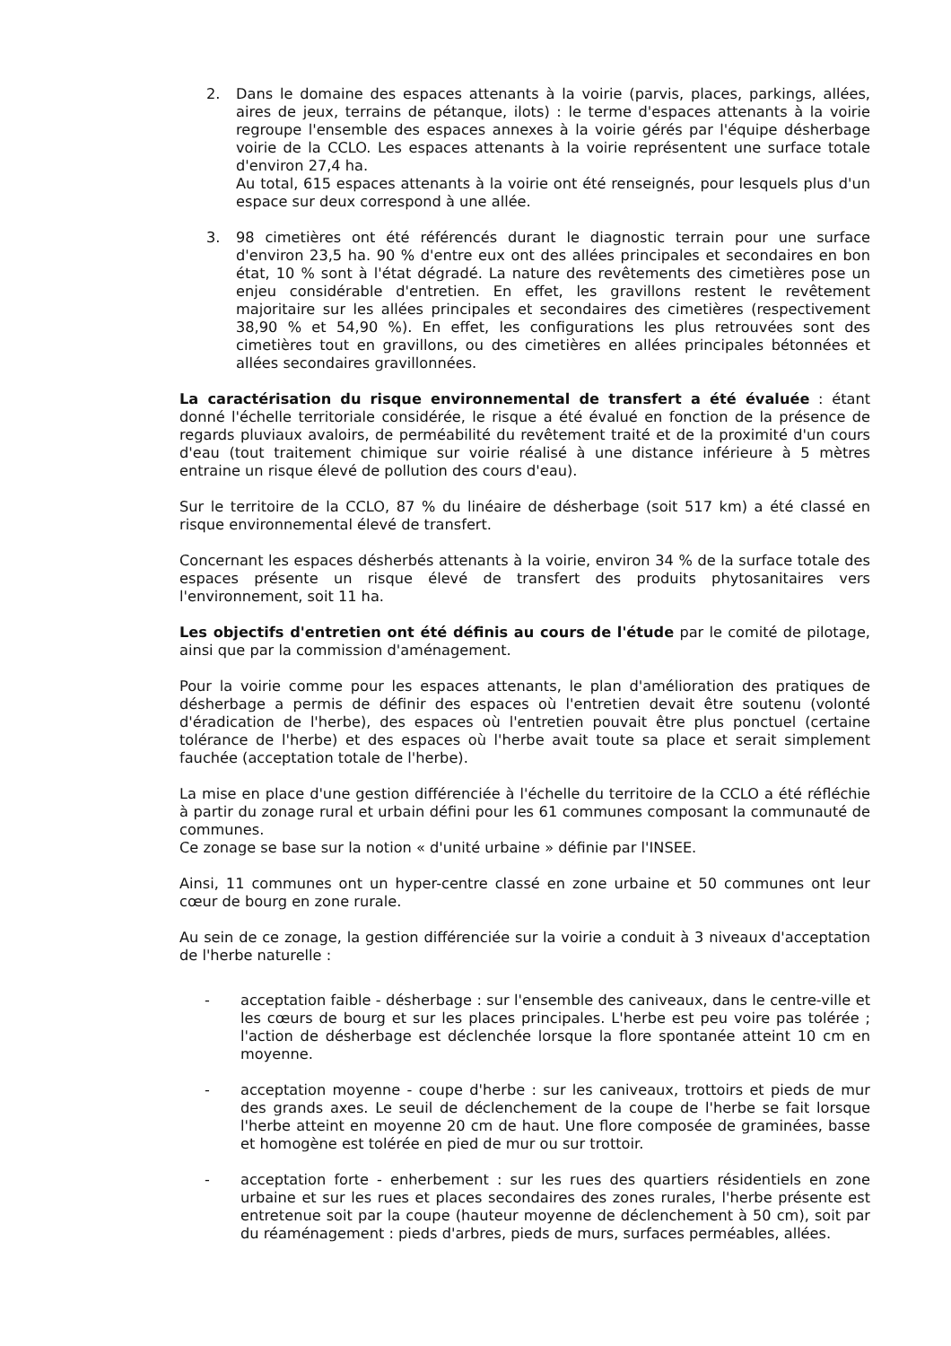2. Dans le domaine des espaces attenants à la voirie (parvis, places, parkings, allées, aires de jeux, terrains de pétanque, ilots) : le terme d'espaces attenants à la voirie regroupe l'ensemble des espaces annexes à la voirie gérés par l'équipe désherbage voirie de la CCLO. Les espaces attenants à la voirie représentent une surface totale d'environ 27,4 ha.
Au total, 615 espaces attenants à la voirie ont été renseignés, pour lesquels plus d'un espace sur deux correspond à une allée.
3. 98 cimetières ont été référencés durant le diagnostic terrain pour une surface d'environ 23,5 ha. 90 % d'entre eux ont des allées principales et secondaires en bon état, 10 % sont à l'état dégradé. La nature des revêtements des cimetières pose un enjeu considérable d'entretien. En effet, les gravillons restent le revêtement majoritaire sur les allées principales et secondaires des cimetières (respectivement 38,90 % et 54,90 %). En effet, les configurations les plus retrouvées sont des cimetières tout en gravillons, ou des cimetières en allées principales bétonnées et allées secondaires gravillonnées.
La caractérisation du risque environnemental de transfert a été évaluée : étant donné l'échelle territoriale considérée, le risque a été évalué en fonction de la présence de regards pluviaux avaloirs, de perméabilité du revêtement traité et de la proximité d'un cours d'eau (tout traitement chimique sur voirie réalisé à une distance inférieure à 5 mètres entraine un risque élevé de pollution des cours d'eau).
Sur le territoire de la CCLO, 87 % du linéaire de désherbage (soit 517 km) a été classé en risque environnemental élevé de transfert.
Concernant les espaces désherbés attenants à la voirie, environ 34 % de la surface totale des espaces présente un risque élevé de transfert des produits phytosanitaires vers l'environnement, soit 11 ha.
Les objectifs d'entretien ont été définis au cours de l'étude par le comité de pilotage, ainsi que par la commission d'aménagement.
Pour la voirie comme pour les espaces attenants, le plan d'amélioration des pratiques de désherbage a permis de définir des espaces où l'entretien devait être soutenu (volonté d'éradication de l'herbe), des espaces où l'entretien pouvait être plus ponctuel (certaine tolérance de l'herbe) et des espaces où l'herbe avait toute sa place et serait simplement fauchée (acceptation totale de l'herbe).
La mise en place d'une gestion différenciée à l'échelle du territoire de la CCLO a été réfléchie à partir du zonage rural et urbain défini pour les 61 communes composant la communauté de communes.
Ce zonage se base sur la notion « d'unité urbaine » définie par l'INSEE.
Ainsi, 11 communes ont un hyper-centre classé en zone urbaine et 50 communes ont leur cœur de bourg en zone rurale.
Au sein de ce zonage, la gestion différenciée sur la voirie a conduit à 3 niveaux d'acceptation de l'herbe naturelle :
- acceptation faible - désherbage : sur l'ensemble des caniveaux, dans le centre-ville et les cœurs de bourg et sur les places principales. L'herbe est peu voire pas tolérée ; l'action de désherbage est déclenchée lorsque la flore spontanée atteint 10 cm en moyenne.
- acceptation moyenne - coupe d'herbe : sur les caniveaux, trottoirs et pieds de mur des grands axes. Le seuil de déclenchement de la coupe de l'herbe se fait lorsque l'herbe atteint en moyenne 20 cm de haut. Une flore composée de graminées, basse et homogène est tolérée en pied de mur ou sur trottoir.
- acceptation forte - enherbement : sur les rues des quartiers résidentiels en zone urbaine et sur les rues et places secondaires des zones rurales, l'herbe présente est entretenue soit par la coupe (hauteur moyenne de déclenchement à 50 cm), soit par du réaménagement : pieds d'arbres, pieds de murs, surfaces perméables, allées.